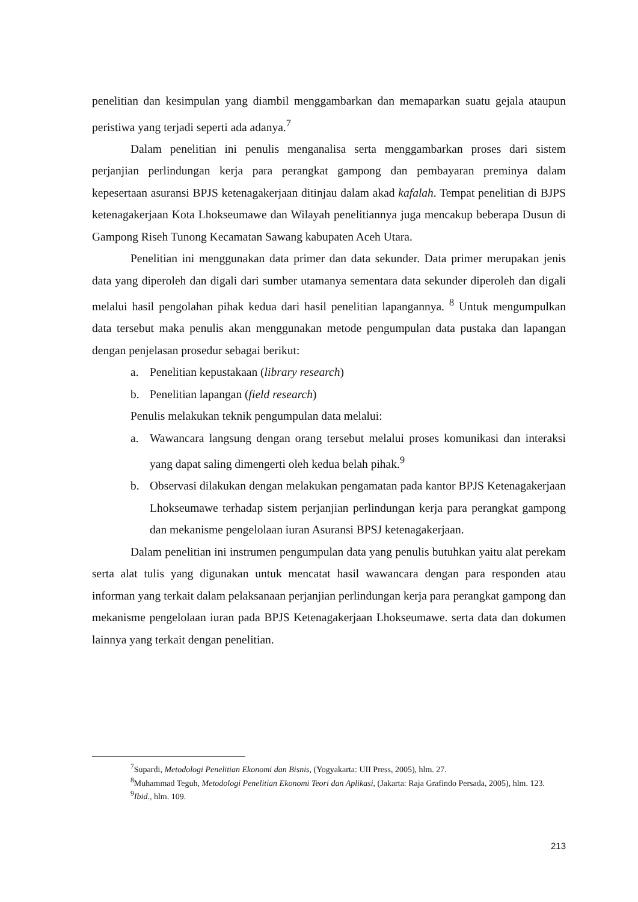penelitian dan kesimpulan yang diambil menggambarkan dan memaparkan suatu gejala ataupun peristiwa yang terjadi seperti ada adanya.<sup>7</sup>
Dalam penelitian ini penulis menganalisa serta menggambarkan proses dari sistem perjanjian perlindungan kerja para perangkat gampong dan pembayaran preminya dalam kepesertaan asuransi BPJS ketenagakerjaan ditinjau dalam akad kafalah. Tempat penelitian di BJPS ketenagakerjaan Kota Lhokseumawe dan Wilayah penelitiannya juga mencakup beberapa Dusun di Gampong Riseh Tunong Kecamatan Sawang kabupaten Aceh Utara.
Penelitian ini menggunakan data primer dan data sekunder. Data primer merupakan jenis data yang diperoleh dan digali dari sumber utamanya sementara data sekunder diperoleh dan digali melalui hasil pengolahan pihak kedua dari hasil penelitian lapangannya. <sup>8</sup> Untuk mengumpulkan data tersebut maka penulis akan menggunakan metode pengumpulan data pustaka dan lapangan dengan penjelasan prosedur sebagai berikut:
a. Penelitian kepustakaan (library research)
b. Penelitian lapangan (field research)
Penulis melakukan teknik pengumpulan data melalui:
a. Wawancara langsung dengan orang tersebut melalui proses komunikasi dan interaksi yang dapat saling dimengerti oleh kedua belah pihak.<sup>9</sup>
b. Observasi dilakukan dengan melakukan pengamatan pada kantor BPJS Ketenagakerjaan Lhokseumawe terhadap sistem perjanjian perlindungan kerja para perangkat gampong dan mekanisme pengelolaan iuran Asuransi BPSJ ketenagakerjaan.
Dalam penelitian ini instrumen pengumpulan data yang penulis butuhkan yaitu alat perekam serta alat tulis yang digunakan untuk mencatat hasil wawancara dengan para responden atau informan yang terkait dalam pelaksanaan perjanjian perlindungan kerja para perangkat gampong dan mekanisme pengelolaan iuran pada BPJS Ketenagakerjaan Lhokseumawe. serta data dan dokumen lainnya yang terkait dengan penelitian.
<sup>7</sup> Supardi, Metodologi Penelitian Ekonomi dan Bisnis, (Yogyakarta: UII Press, 2005), hlm. 27.
<sup>8</sup> Muhammad Teguh, Metodologi Penelitian Ekonomi Teori dan Aplikasi, (Jakarta: Raja Grafindo Persada, 2005), hlm. 123.
<sup>9</sup> Ibid., hlm. 109.
213